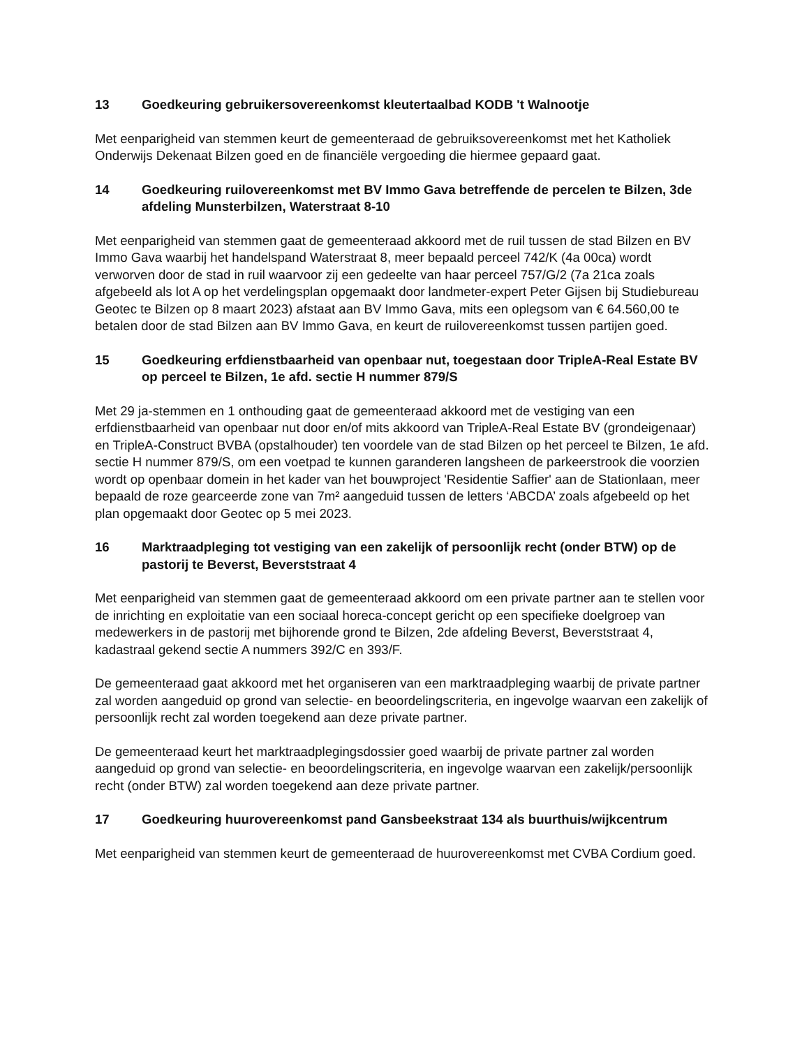13 Goedkeuring gebruikersovereenkomst kleutertaalbad KODB 't Walnootje
Met eenparigheid van stemmen keurt de gemeenteraad de gebruiksovereenkomst met het Katholiek Onderwijs Dekenaat Bilzen goed en de financiële vergoeding die hiermee gepaard gaat.
14 Goedkeuring ruilovereenkomst met BV Immo Gava betreffende de percelen te Bilzen, 3de afdeling Munsterbilzen, Waterstraat 8-10
Met eenparigheid van stemmen gaat de gemeenteraad akkoord met de ruil tussen de stad Bilzen en BV Immo Gava waarbij het handelspand Waterstraat 8, meer bepaald perceel 742/K (4a 00ca) wordt verworven door de stad in ruil waarvoor zij een gedeelte van haar perceel 757/G/2 (7a 21ca zoals afgebeeld als lot A op het verdelingsplan opgemaakt door landmeter-expert Peter Gijsen bij Studiebureau Geotec te Bilzen op 8 maart 2023) afstaat aan BV Immo Gava, mits een oplegsom van € 64.560,00 te betalen door de stad Bilzen aan BV Immo Gava, en keurt de ruilovereenkomst tussen partijen goed.
15 Goedkeuring erfdienstbaarheid van openbaar nut, toegestaan door TripleA-Real Estate BV op perceel te Bilzen, 1e afd. sectie H nummer 879/S
Met 29 ja-stemmen en 1 onthouding gaat de gemeenteraad akkoord met de vestiging van een erfdienstbaarheid van openbaar nut door en/of mits akkoord van TripleA-Real Estate BV (grondeigenaar) en TripleA-Construct BVBA (opstalhouder) ten voordele van de stad Bilzen op het perceel te Bilzen, 1e afd. sectie H nummer 879/S, om een voetpad te kunnen garanderen langsheen de parkeerstrook die voorzien wordt op openbaar domein in het kader van het bouwproject 'Residentie Saffier' aan de Stationlaan, meer bepaald de roze gearceerde zone van 7m² aangeduid tussen de letters ‘ABCDA’ zoals afgebeeld op het plan opgemaakt door Geotec op 5 mei 2023.
16 Marktraadpleging tot vestiging van een zakelijk of persoonlijk recht (onder BTW) op de pastorij te Beverst, Beverststraat 4
Met eenparigheid van stemmen gaat de gemeenteraad akkoord om een private partner aan te stellen voor de inrichting en exploitatie van een sociaal horeca-concept gericht op een specifieke doelgroep van medewerkers in de pastorij met bijhorende grond te Bilzen, 2de afdeling Beverst, Beverststraat 4, kadastraal gekend sectie A nummers 392/C en 393/F.
De gemeenteraad gaat akkoord met het organiseren van een marktraadpleging waarbij de private partner zal worden aangeduid op grond van selectie- en beoordelingscriteria, en ingevolge waarvan een zakelijk of persoonlijk recht zal worden toegekend aan deze private partner.
De gemeenteraad keurt het marktraadplegingsdossier goed waarbij de private partner zal worden aangeduid op grond van selectie- en beoordelingscriteria, en ingevolge waarvan een zakelijk/persoonlijk recht (onder BTW) zal worden toegekend aan deze private partner.
17 Goedkeuring huurovereenkomst pand Gansbeekstraat 134 als buurthuis/wijkcentrum
Met eenparigheid van stemmen keurt de gemeenteraad de huurovereenkomst met CVBA Cordium goed.